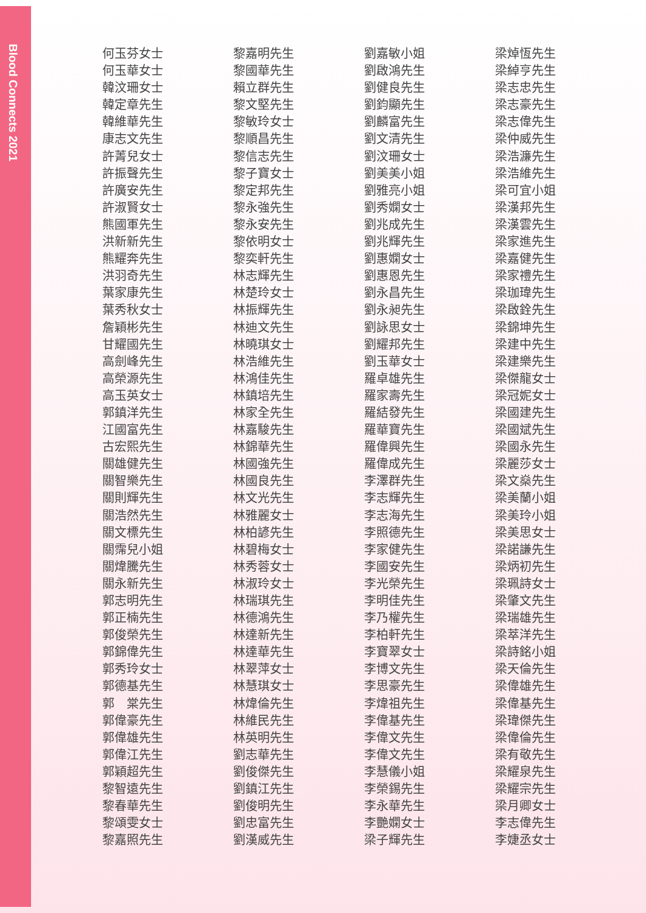Blood Connects 2021
何玉芬女士
何玉華女士
韓汶珊女士
韓定章先生
韓維華先生
康志文先生
許菁兒女士
許振聲先生
許廣安先生
許淑賢女士
熊國軍先生
洪新新先生
熊耀奔先生
洪羽奇先生
葉家康先生
葉秀秋女士
詹穎彬先生
甘耀國先生
高劍峰先生
高榮源先生
高玉英女士
郭鎮洋先生
江國富先生
古宏熙先生
關雄健先生
關智樂先生
關則輝先生
關浩然先生
關文標先生
關霈兒小姐
關煒騰先生
關永新先生
郭志明先生
郭正楠先生
郭俊榮先生
郭錦偉先生
郭秀玲女士
郭德基先生
郭　棠先生
郭偉豪先生
郭偉雄先生
郭偉江先生
郭穎超先生
黎智遠先生
黎春華先生
黎頌雯女士
黎嘉照先生
黎嘉明先生
黎國華先生
賴立群先生
黎文堅先生
黎敏玲女士
黎順昌先生
黎信志先生
黎子寶女士
黎定邦先生
黎永強先生
黎永安先生
黎依明女士
黎奕軒先生
林志輝先生
林楚玲女士
林振輝先生
林迪文先生
林曉琪女士
林浩維先生
林鴻佳先生
林鎮培先生
林家全先生
林嘉駿先生
林錦華先生
林國強先生
林國良先生
林文光先生
林雅麗女士
林柏諺先生
林碧梅女士
林秀蓉女士
林淑玲女士
林瑞琪先生
林德鴻先生
林達新先生
林達華先生
林翠萍女士
林慧琪女士
林煒倫先生
林維民先生
林英明先生
劉志華先生
劉俊傑先生
劉鎮江先生
劉俊明先生
劉忠富先生
劉漢威先生
劉嘉敏小姐
劉啟鴻先生
劉健良先生
劉鈞顯先生
劉麟富先生
劉文清先生
劉汶珊女士
劉美美小姐
劉雅亮小姐
劉秀嫻女士
劉兆成先生
劉兆輝先生
劉惠嫻女士
劉惠恩先生
劉永昌先生
劉永昶先生
劉詠思女士
劉耀邦先生
劉玉華女士
羅卓雄先生
羅家壽先生
羅結發先生
羅華寶先生
羅偉興先生
羅偉成先生
李澤群先生
李志輝先生
李志海先生
李照德先生
李家健先生
李國安先生
李光榮先生
李明佳先生
李乃權先生
李柏軒先生
李寶翠女士
李博文先生
李思豪先生
李煒祖先生
李偉基先生
李偉文先生
李偉文先生
李慧儀小姐
李榮錫先生
李永華先生
李艷嫻女士
梁子輝先生
梁焯恆先生
梁綽亨先生
梁志忠先生
梁志豪先生
梁志偉先生
梁仲威先生
梁浩濂先生
梁浩維先生
梁可宜小姐
梁漢邦先生
梁漢雲先生
梁家進先生
梁嘉健先生
梁家禮先生
梁珈瑋先生
梁啟銓先生
梁錦坤先生
梁建中先生
梁建樂先生
梁傑龍女士
梁冠妮女士
梁國建先生
梁國斌先生
梁國永先生
梁麗莎女士
梁文燊先生
梁美蘭小姐
梁美玲小姐
梁美思女士
梁諾謙先生
梁炳初先生
梁珮詩女士
梁肇文先生
梁瑞雄先生
梁萃洋先生
梁詩銘小姐
梁天倫先生
梁偉雄先生
梁偉基先生
梁瑋傑先生
梁偉倫先生
梁有敬先生
梁耀泉先生
梁耀宗先生
梁月卿女士
李志偉先生
李婕丞女士